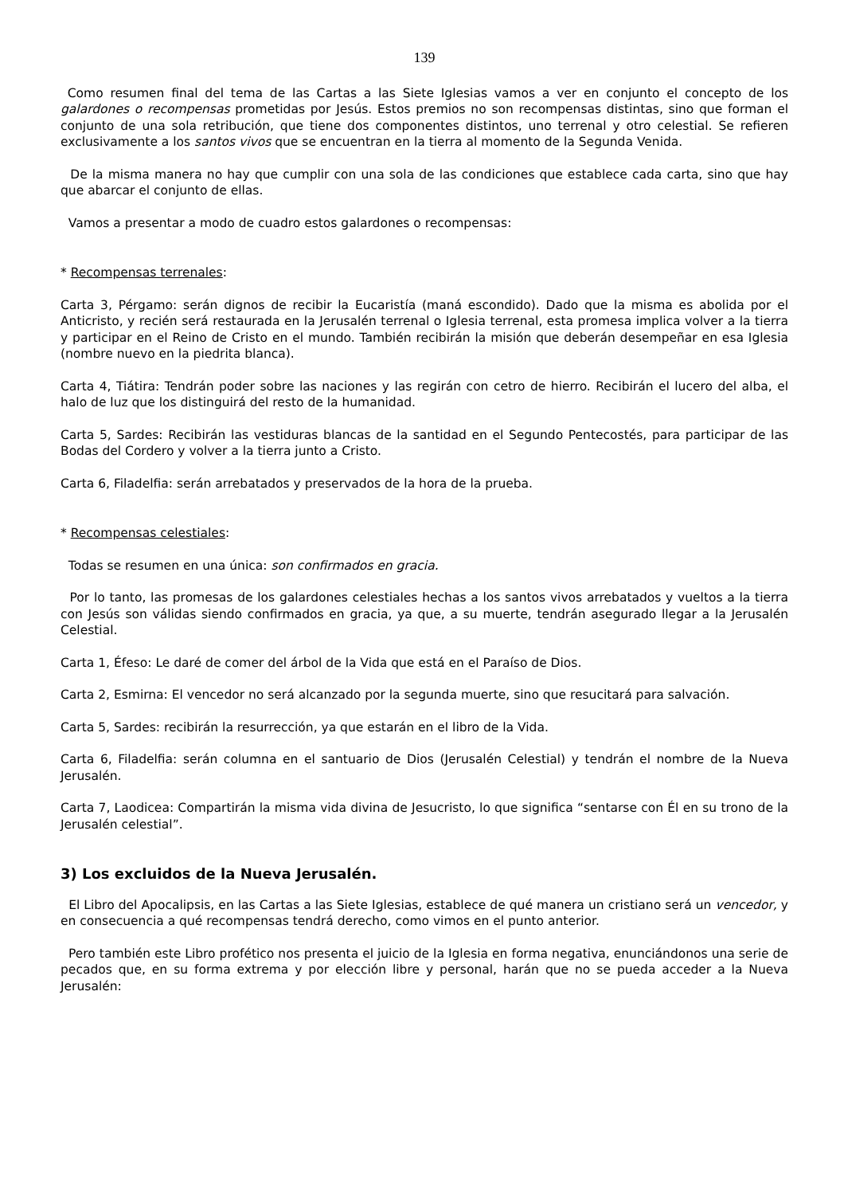139
Como resumen final del tema de las Cartas a las Siete Iglesias vamos a ver en conjunto el concepto de los galardones o recompensas prometidas por Jesús. Estos premios no son recompensas distintas, sino que forman el conjunto de una sola retribución, que tiene dos componentes distintos, uno terrenal y otro celestial. Se refieren exclusivamente a los santos vivos que se encuentran en la tierra al momento de la Segunda Venida.
De la misma manera no hay que cumplir con una sola de las condiciones que establece cada carta, sino que hay que abarcar el conjunto de ellas.
Vamos a presentar a modo de cuadro estos galardones o recompensas:
* Recompensas terrenales:
Carta 3, Pérgamo: serán dignos de recibir la Eucaristía (maná escondido). Dado que la misma es abolida por el Anticristo, y recién será restaurada en la Jerusalén terrenal o Iglesia terrenal, esta promesa implica volver a la tierra y participar en el Reino de Cristo en el mundo. También recibirán la misión que deberán desempeñar en esa Iglesia (nombre nuevo en la piedrita blanca).
Carta 4, Tiátira: Tendrán poder sobre las naciones y las regirán con cetro de hierro. Recibirán el lucero del alba, el halo de luz que los distinguirá del resto de la humanidad.
Carta 5, Sardes: Recibirán las vestiduras blancas de la santidad en el Segundo Pentecostés, para participar de las Bodas del Cordero y volver a la tierra junto a Cristo.
Carta 6, Filadelfia: serán arrebatados y preservados de la hora de la prueba.
* Recompensas celestiales:
Todas se resumen en una única: son confirmados en gracia.
Por lo tanto, las promesas de los galardones celestiales hechas a los santos vivos arrebatados y vueltos a la tierra con Jesús son válidas siendo confirmados en gracia, ya que, a su muerte, tendrán asegurado llegar a la Jerusalén Celestial.
Carta 1, Éfeso: Le daré de comer del árbol de la Vida que está en el Paraíso de Dios.
Carta 2, Esmirna: El vencedor no será alcanzado por la segunda muerte, sino que resucitará para salvación.
Carta 5, Sardes: recibirán la resurrección, ya que estarán en el libro de la Vida.
Carta 6, Filadelfia: serán columna en el santuario de Dios (Jerusalén Celestial) y tendrán el nombre de la Nueva Jerusalén.
Carta 7, Laodicea: Compartirán la misma vida divina de Jesucristo, lo que significa “sentarse con Él en su trono de la Jerusalén celestial”.
3) Los excluidos de la Nueva Jerusalén.
El Libro del Apocalipsis, en las Cartas a las Siete Iglesias, establece de qué manera un cristiano será un vencedor, y en consecuencia a qué recompensas tendrá derecho, como vimos en el punto anterior.
Pero también este Libro profético nos presenta el juicio de la Iglesia en forma negativa, enunciándonos una serie de pecados que, en su forma extrema y por elección libre y personal, harán que no se pueda acceder a la Nueva Jerusalén: